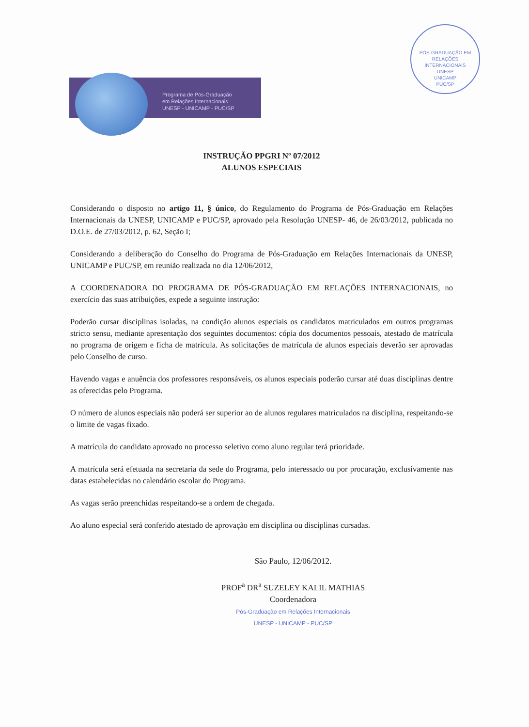PÓS-GRADUAÇÃO EM RELAÇÕES INTERNACIONAIS
UNESP
UNICAMP
PUC/SP
Programa de Pós-Graduação
em Relações Internacionais
UNESP - UNICAMP - PUC/SP
INSTRUÇÃO PPGRI Nº 07/2012
ALUNOS ESPECIAIS
Considerando o disposto no artigo 11, § único, do Regulamento do Programa de Pós-Graduação em Relações Internacionais da UNESP, UNICAMP e PUC/SP, aprovado pela Resolução UNESP- 46, de 26/03/2012, publicada no D.O.E. de 27/03/2012, p. 62, Seção I;
Considerando a deliberação do Conselho do Programa de Pós-Graduação em Relações Internacionais da UNESP, UNICAMP e PUC/SP, em reunião realizada no dia 12/06/2012,
A COORDENADORA DO PROGRAMA DE PÓS-GRADUAÇÃO EM RELAÇÕES INTERNACIONAIS, no exercício das suas atribuições, expede a seguinte instrução:
Poderão cursar disciplinas isoladas, na condição alunos especiais os candidatos matriculados em outros programas stricto sensu, mediante apresentação dos seguintes documentos: cópia dos documentos pessoais, atestado de matrícula no programa de origem e ficha de matrícula. As solicitações de matrícula de alunos especiais deverão ser aprovadas pelo Conselho de curso.
Havendo vagas e anuência dos professores responsáveis, os alunos especiais poderão cursar até duas disciplinas dentre as oferecidas pelo Programa.
O número de alunos especiais não poderá ser superior ao de alunos regulares matriculados na disciplina, respeitando-se o limite de vagas fixado.
A matrícula do candidato aprovado no processo seletivo como aluno regular terá prioridade.
A matrícula será efetuada na secretaria da sede do Programa, pelo interessado ou por procuração, exclusivamente nas datas estabelecidas no calendário escolar do Programa.
As vagas serão preenchidas respeitando-se a ordem de chegada.
Ao aluno especial será conferido atestado de aprovação em disciplina ou disciplinas cursadas.
São Paulo, 12/06/2012.
PROF<sup>a</sup> DR<sup>a</sup> SUZELEY KALIL MATHIAS
Coordenadora
Pós-Graduação em Relações Internacionais
UNESP - UNICAMP - PUC/SP